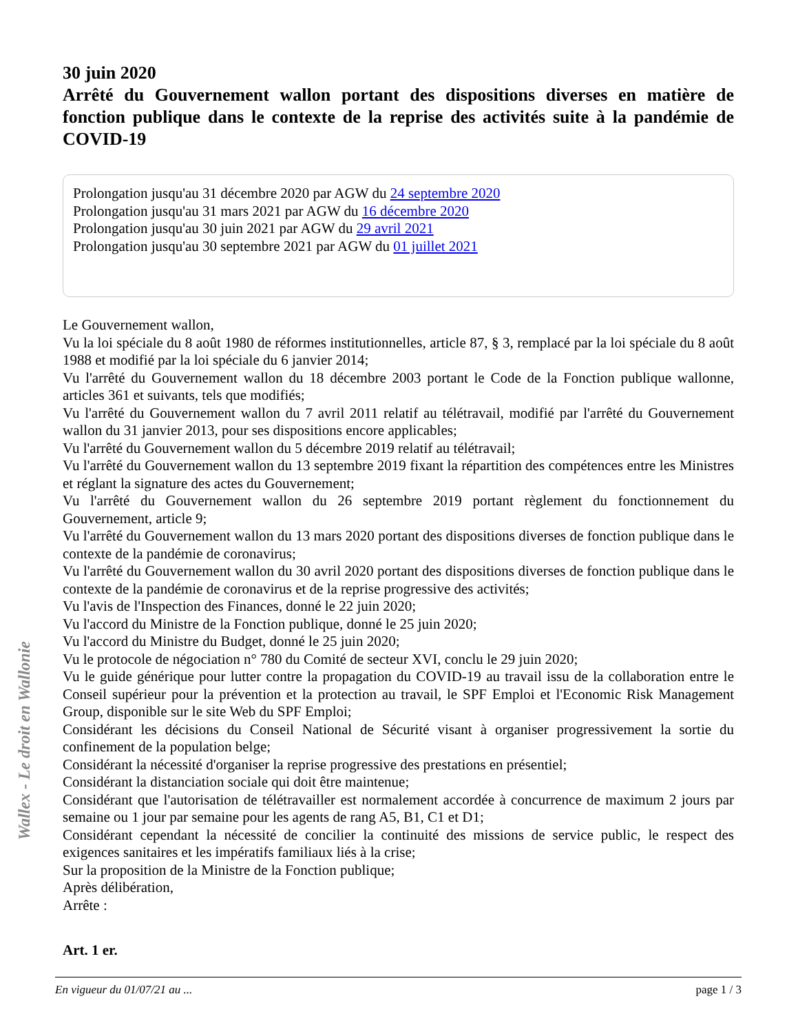Wallex - Le droit en Wallonie
30 juin 2020
Arrêté du Gouvernement wallon portant des dispositions diverses en matière de fonction publique dans le contexte de la reprise des activités suite à la pandémie de COVID-19
Prolongation jusqu'au 31 décembre 2020 par AGW du 24 septembre 2020
Prolongation jusqu'au 31 mars 2021 par AGW du 16 décembre 2020
Prolongation jusqu'au 30 juin 2021 par AGW du 29 avril 2021
Prolongation jusqu'au 30 septembre 2021 par AGW du 01 juillet 2021
Le Gouvernement wallon,
Vu la loi spéciale du 8 août 1980 de réformes institutionnelles, article 87, § 3, remplacé par la loi spéciale du 8 août 1988 et modifié par la loi spéciale du 6 janvier 2014;
Vu l'arrêté du Gouvernement wallon du 18 décembre 2003 portant le Code de la Fonction publique wallonne, articles 361 et suivants, tels que modifiés;
Vu l'arrêté du Gouvernement wallon du 7 avril 2011 relatif au télétravail, modifié par l'arrêté du Gouvernement wallon du 31 janvier 2013, pour ses dispositions encore applicables;
Vu l'arrêté du Gouvernement wallon du 5 décembre 2019 relatif au télétravail;
Vu l'arrêté du Gouvernement wallon du 13 septembre 2019 fixant la répartition des compétences entre les Ministres et réglant la signature des actes du Gouvernement;
Vu l'arrêté du Gouvernement wallon du 26 septembre 2019 portant règlement du fonctionnement du Gouvernement, article 9;
Vu l'arrêté du Gouvernement wallon du 13 mars 2020 portant des dispositions diverses de fonction publique dans le contexte de la pandémie de coronavirus;
Vu l'arrêté du Gouvernement wallon du 30 avril 2020 portant des dispositions diverses de fonction publique dans le contexte de la pandémie de coronavirus et de la reprise progressive des activités;
Vu l'avis de l'Inspection des Finances, donné le 22 juin 2020;
Vu l'accord du Ministre de la Fonction publique, donné le 25 juin 2020;
Vu l'accord du Ministre du Budget, donné le 25 juin 2020;
Vu le protocole de négociation n° 780 du Comité de secteur XVI, conclu le 29 juin 2020;
Vu le guide générique pour lutter contre la propagation du COVID-19 au travail issu de la collaboration entre le Conseil supérieur pour la prévention et la protection au travail, le SPF Emploi et l'Economic Risk Management Group, disponible sur le site Web du SPF Emploi;
Considérant les décisions du Conseil National de Sécurité visant à organiser progressivement la sortie du confinement de la population belge;
Considérant la nécessité d'organiser la reprise progressive des prestations en présentiel;
Considérant la distanciation sociale qui doit être maintenue;
Considérant que l'autorisation de télétravailler est normalement accordée à concurrence de maximum 2 jours par semaine ou 1 jour par semaine pour les agents de rang A5, B1, C1 et D1;
Considérant cependant la nécessité de concilier la continuité des missions de service public, le respect des exigences sanitaires et les impératifs familiaux liés à la crise;
Sur la proposition de la Ministre de la Fonction publique;
Après délibération,
Arrête :
Art. 1 er.
En vigueur du 01/07/21 au ... page 1 / 3